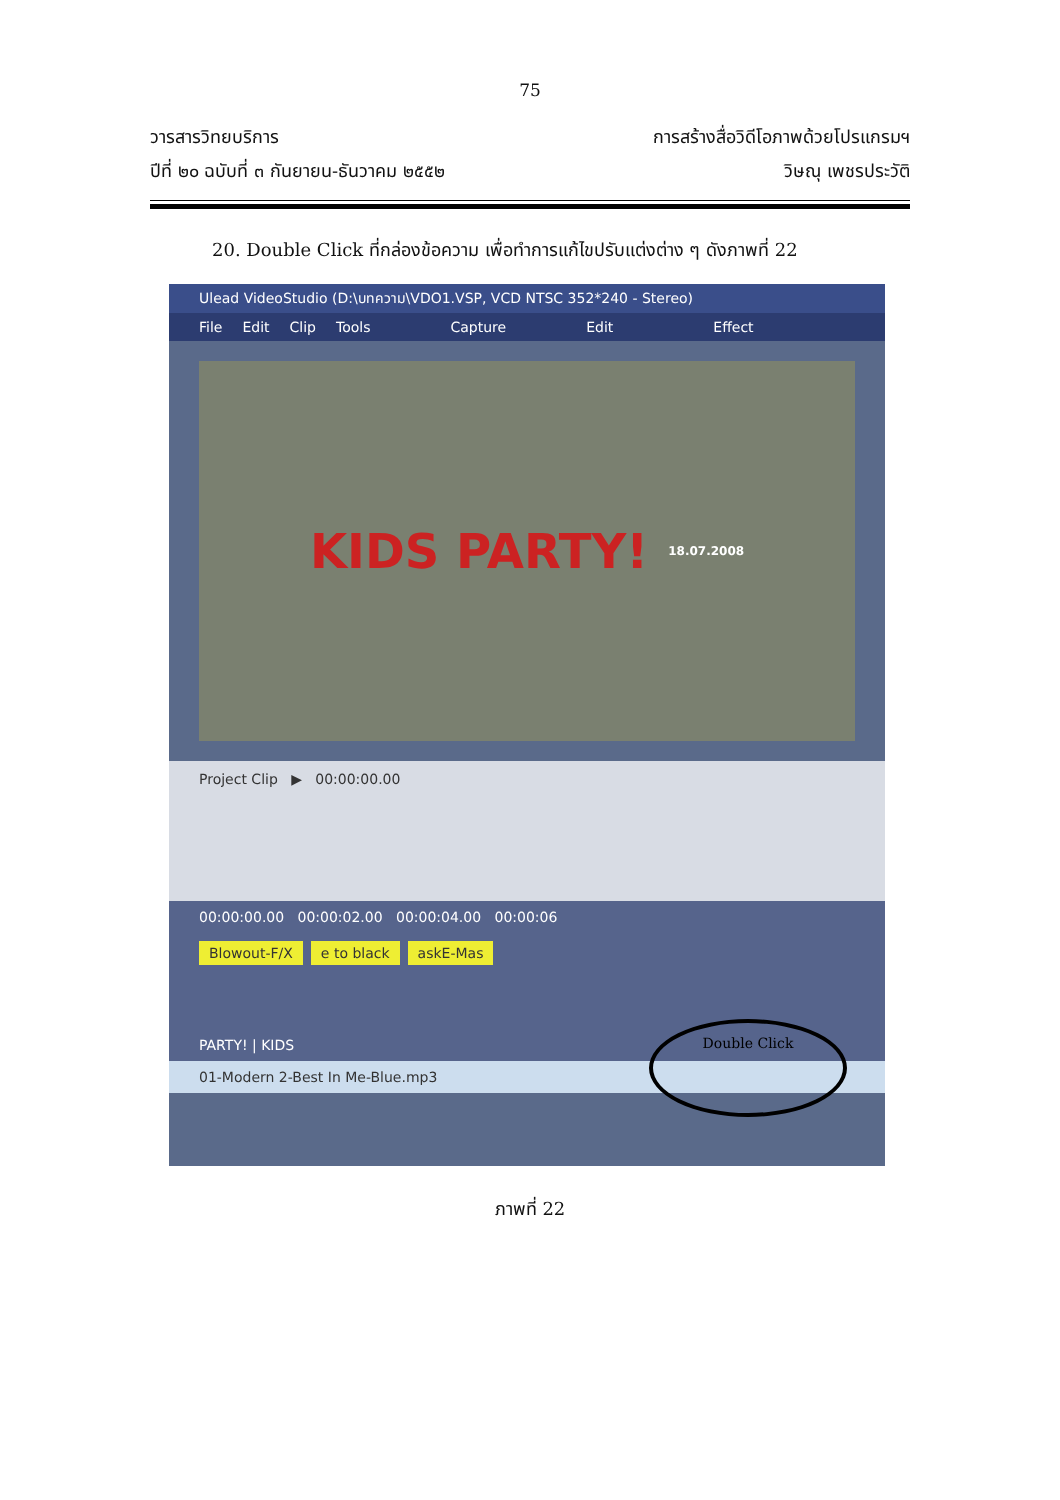75
วารสารวิทยบริการ
ปีที่ ๒๐ ฉบับที่ ๓ กันยายน-ธันวาคม ๒๕๕๒
การสร้างสื่อวิดีโอภาพด้วยโปรแกรมฯ
วิษณุ เพชรประวัติ
20. Double Click ที่กล่องข้อความ เพื่อทำการแก้ไขปรับแต่งต่าง ๆ ดังภาพที่ 22
Ulead VideoStudio (D:\บทความ\VDO1.VSP, VCD NTSC 352*240 - Stereo)
File Edit Clip Tools Capture Edit Effect
KIDS PARTY! 18.07.2008
Project Clip ▶ 00:00:00.00
00:00:00.00 00:00:02.00 00:00:04.00 00:00:06
Blowout-F/X e to black askE-Mas
PARTY! | KIDS
01-Modern 2-Best In Me-Blue.mp3
Double Click
ภาพที่ 22